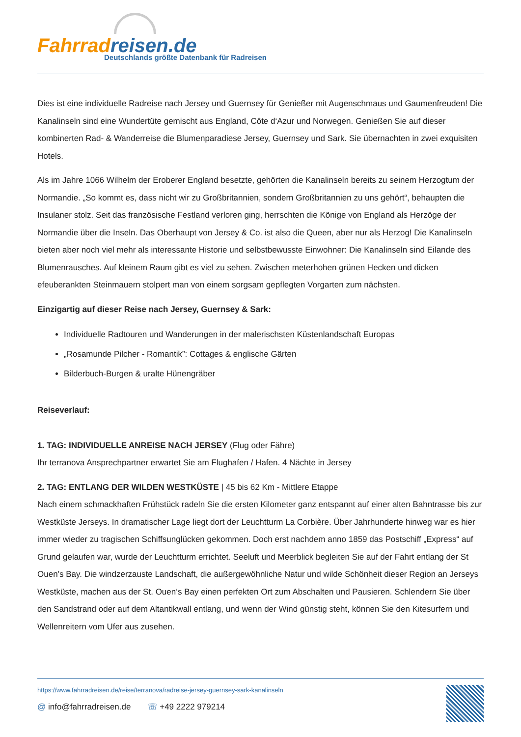Fahrradreisen.de
Deutschlands größte Datenbank für Radreisen
Dies ist eine individuelle Radreise nach Jersey und Guernsey für Genießer mit Augenschmaus und Gaumenfreuden! Die Kanalinseln sind eine Wundertüte gemischt aus England, Côte d‘Azur und Norwegen. Genießen Sie auf dieser kombinerten Rad- & Wanderreise die Blumenparadiese Jersey, Guernsey und Sark. Sie übernachten in zwei exquisiten Hotels.
Als im Jahre 1066 Wilhelm der Eroberer England besetzte, gehörten die Kanalinseln bereits zu seinem Herzogtum der Normandie. „So kommt es, dass nicht wir zu Großbritannien, sondern Großbritannien zu uns gehört“, behaupten die Insulaner stolz. Seit das französische Festland verloren ging, herrschten die Könige von England als Herzöge der Normandie über die Inseln. Das Oberhaupt von Jersey & Co. ist also die Queen, aber nur als Herzog! Die Kanalinseln bieten aber noch viel mehr als interessante Historie und selbstbewusste Einwohner: Die Kanalinseln sind Eilande des Blumenrausches. Auf kleinem Raum gibt es viel zu sehen. Zwischen meterhohen grünen Hecken und dicken efeuberankten Steinmauern stolpert man von einem sorgsam gepflegten Vorgarten zum nächsten.
Einzigartig auf dieser Reise nach Jersey, Guernsey & Sark:
Individuelle Radtouren und Wanderungen in der malerischsten Küstenlandschaft Europas
„Rosamunde Pilcher - Romantik”: Cottages & englische Gärten
Bilderbuch-Burgen & uralte Hünengräber
Reiseverlauf:
1. TAG: INDIVIDUELLE ANREISE NACH JERSEY (Flug oder Fähre)
Ihr terranova Ansprechpartner erwartet Sie am Flughafen / Hafen. 4 Nächte in Jersey
2. TAG: ENTLANG DER WILDEN WESTKÜSTE | 45 bis 62 Km - Mittlere Etappe
Nach einem schmackhaften Frühstück radeln Sie die ersten Kilometer ganz entspannt auf einer alten Bahntrasse bis zur Westküste Jerseys. In dramatischer Lage liegt dort der Leuchtturm La Corbière. Über Jahrhunderte hinweg war es hier immer wieder zu tragischen Schiffsunglücken gekommen. Doch erst nachdem anno 1859 das Postschiff „Express“ auf Grund gelaufen war, wurde der Leuchtturm errichtet. Seeluft und Meerblick begleiten Sie auf der Fahrt entlang der St Ouen’s Bay. Die windzerzauste Landschaft, die außergewöhnliche Natur und wilde Schönheit dieser Region an Jerseys Westküste, machen aus der St. Ouen‘s Bay einen perfekten Ort zum Abschalten und Pausieren. Schlendern Sie über den Sandstrand oder auf dem Altantikwall entlang, und wenn der Wind günstig steht, können Sie den Kitesurfern und Wellenreitern vom Ufer aus zusehen.
https://www.fahrradreisen.de/reise/terranova/radreise-jersey-guernsey-sark-kanalinseln
@ info@fahrradreisen.de ☏ +49 2222 979214